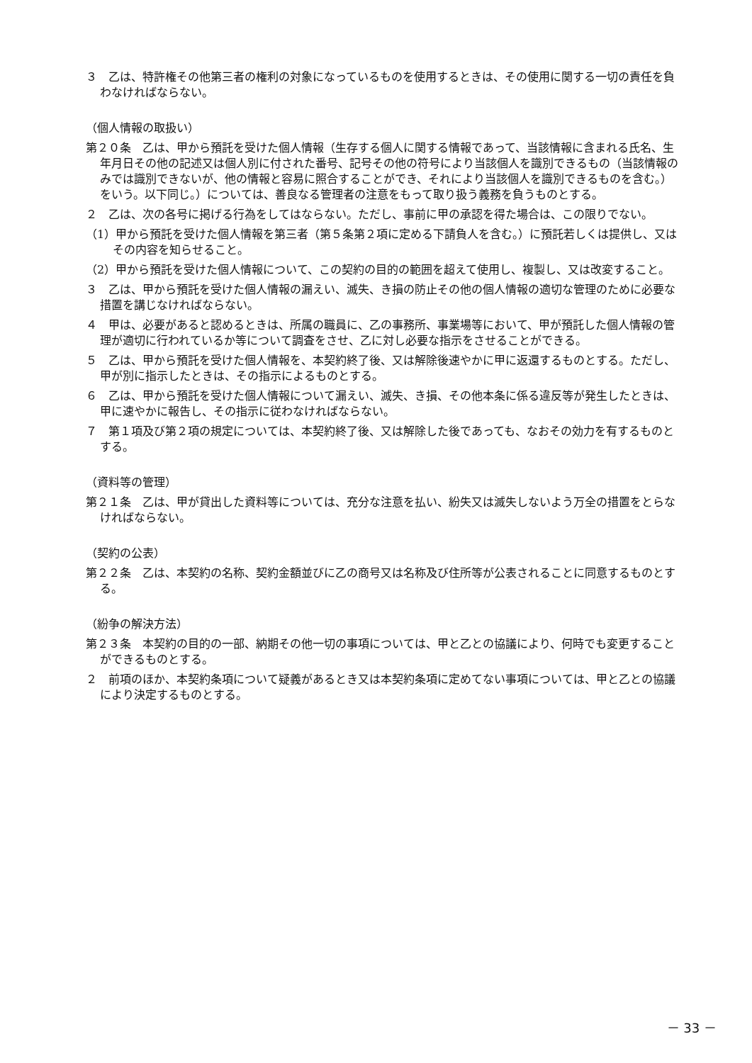３　乙は、特許権その他第三者の権利の対象になっているものを使用するときは、その使用に関する一切の責任を負わなければならない。
（個人情報の取扱い）
第２０条　乙は、甲から預託を受けた個人情報（生存する個人に関する情報であって、当該情報に含まれる氏名、生年月日その他の記述又は個人別に付された番号、記号その他の符号により当該個人を識別できるもの（当該情報のみでは識別できないが、他の情報と容易に照合することができ、それにより当該個人を識別できるものを含む。）をいう。以下同じ。）については、善良なる管理者の注意をもって取り扱う義務を負うものとする。
２　乙は、次の各号に掲げる行為をしてはならない。ただし、事前に甲の承認を得た場合は、この限りでない。
（1）甲から預託を受けた個人情報を第三者（第５条第２項に定める下請負人を含む。）に預託若しくは提供し、又はその内容を知らせること。
（2）甲から預託を受けた個人情報について、この契約の目的の範囲を超えて使用し、複製し、又は改変すること。
３　乙は、甲から預託を受けた個人情報の漏えい、滅失、き損の防止その他の個人情報の適切な管理のために必要な措置を講じなければならない。
４　甲は、必要があると認めるときは、所属の職員に、乙の事務所、事業場等において、甲が預託した個人情報の管理が適切に行われているか等について調査をさせ、乙に対し必要な指示をさせることができる。
５　乙は、甲から預託を受けた個人情報を、本契約終了後、又は解除後速やかに甲に返還するものとする。ただし、甲が別に指示したときは、その指示によるものとする。
６　乙は、甲から預託を受けた個人情報について漏えい、滅失、き損、その他本条に係る違反等が発生したときは、甲に速やかに報告し、その指示に従わなければならない。
７　第１項及び第２項の規定については、本契約終了後、又は解除した後であっても、なおその効力を有するものとする。
（資料等の管理）
第２１条　乙は、甲が貸出した資料等については、充分な注意を払い、紛失又は滅失しないよう万全の措置をとらなければならない。
（契約の公表）
第２２条　乙は、本契約の名称、契約金額並びに乙の商号又は名称及び住所等が公表されることに同意するものとする。
（紛争の解決方法）
第２３条　本契約の目的の一部、納期その他一切の事項については、甲と乙との協議により、何時でも変更することができるものとする。
２　前項のほか、本契約条項について疑義があるとき又は本契約条項に定めてない事項については、甲と乙との協議により決定するものとする。
－ 33 －